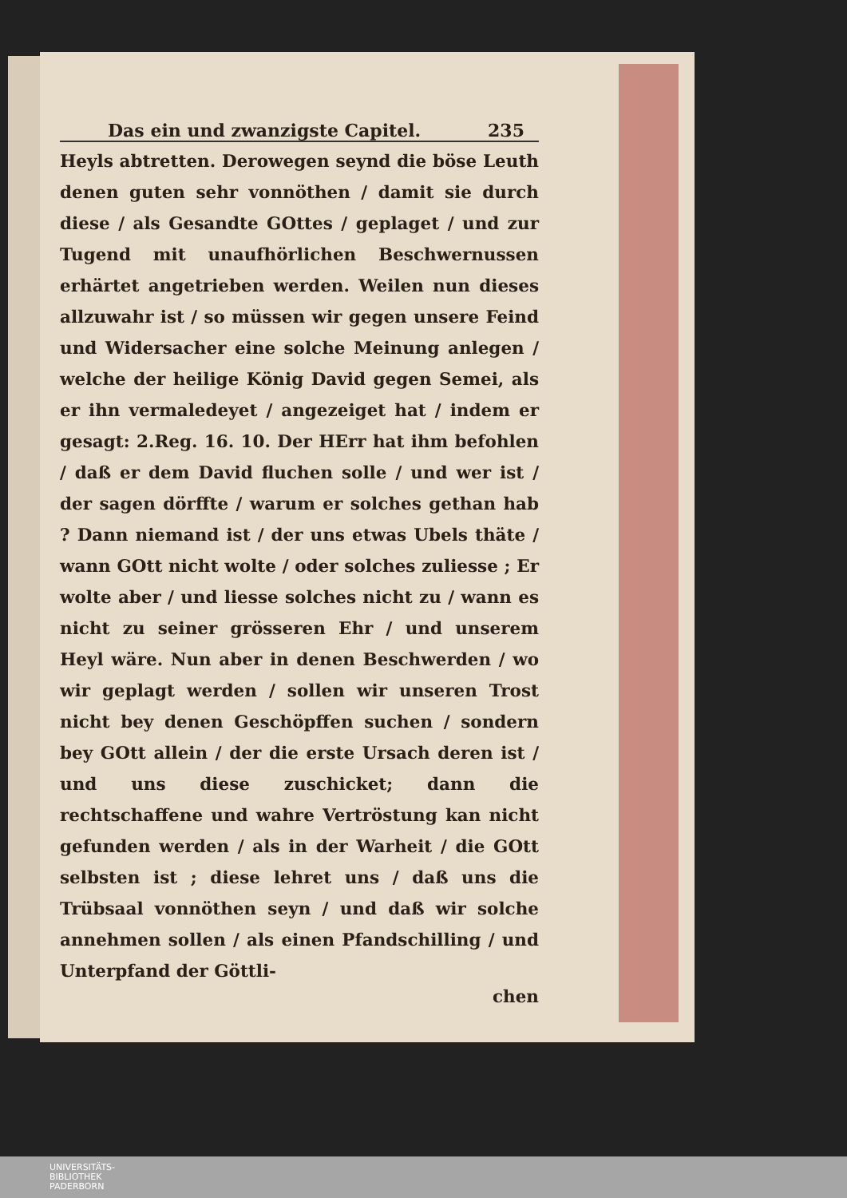Das ein und zwanzigste Capitel. 235
Heyls abtretten. Derowegen seynd die böse Leuth denen guten sehr vonnöthen / damit sie durch diese / als Gesandte GOttes / geplaget / und zur Tugend mit unaufhörlichen Beschwernussen erhärtet angetrieben werden. Weilen nun dieses allzuwahr ist / so müssen wir gegen unsere Feind und Widersacher eine solche Meinung anlegen / welche der heilige König David gegen Semei, als er ihn vermaledeyet / angezeiget hat / indem er gesagt: 2.Reg. 16. 10. Der HErr hat ihm befohlen / daß er dem David fluchen solle / und wer ist / der sagen dörffte / warum er solches gethan hab ? Dann niemand ist / der uns etwas Ubels thäte / wann GOtt nicht wolte / oder solches zuliesse ; Er wolte aber / und liesse solches nicht zu / wann es nicht zu seiner grösseren Ehr / und unserem Heyl wäre. Nun aber in denen Beschwerden / wo wir geplagt werden / sollen wir unseren Trost nicht bey denen Geschöpffen suchen / sondern bey GOtt allein / der die erste Ursach deren ist / und uns diese zuschicket; dann die rechtschaffene und wahre Vertröstung kan nicht gefunden werden / als in der Warheit / die GOtt selbsten ist ; diese lehret uns / daß uns die Trübsaal vonnöthen seyn / und daß wir solche annehmen sollen / als einen Pfandschilling / und Unterpfand der Göttli-
chen
UNIVERSITÄTS-
BIBLIOTHEK
PADERBORN